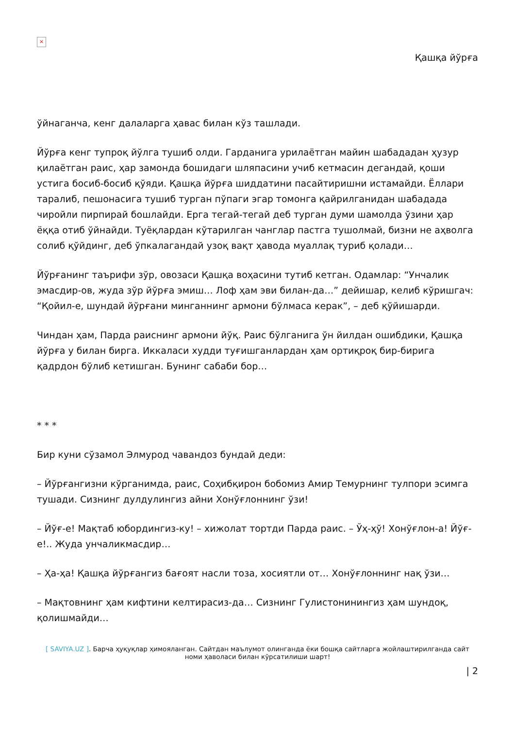×
Қашқа йўрға
ўйнаганча, кенг далаларга ҳавас билан кўз ташлади.
Йўрға кенг тупроқ йўлга тушиб олди. Гарданига урилаётган майин шабададан ҳузур қилаётган раис, ҳар замонда бошидаги шляпасини учиб кетмасин дегандай, қоши устига босиб-босиб қўяди. Қашқа йўрға шиддатини пасайтиришни истамайди. Ёллари таралиб, пешонасига тушиб турган пўпаги эгар томонга қайрилганидан шабадада чиройли пирпирай бошлайди. Ерга тегай-тегай деб турган думи шамолда ўзини ҳар ёққа отиб ўйнайди. Туёқлардан кўтарилган чанглар пастга тушолмай, бизни не аҳволга солиб қўйдинг, деб ўпкалагандай узоқ вақт ҳавода муаллақ туриб қолади…
Йўрғанинг таърифи зўр, овозаси Қашқа воҳасини тутиб кетган. Одамлар: “Унчалик эмасдир-ов, жуда зўр йўрға эмиш… Лоф ҳам эви билан-да…” дейишар, келиб кўришгач: “Қойил-е, шундай йўрғани минганнинг армони бўлмаса керак”, – деб қўйишарди.
Чиндан ҳам, Парда раиснинг армони йўқ. Раис бўлганига ўн йилдан ошибдики, Қашқа йўрға у билан бирга. Иккаласи худди туғишганлардан ҳам ортиқроқ бир-бирига қадрдон бўлиб кетишган. Бунинг сабаби бор…
* * *
Бир куни сўзамол Элмурод чавандоз бундай деди:
– Йўрғангизни кўрганимда, раис, Соҳибқирон бобомиз Амир Темурнинг тулпори эсимга тушади. Сизнинг дулдулингиз айни Хонўғлоннинг ўзи!
– Йўғ-е! Мақтаб юбордингиз-ку! – хижолат тортди Парда раис. – Ўҳ-ҳў! Хонўғлон-а! Йўғ-е!.. Жуда унчаликмасдир…
– Ҳа-ҳа! Қашқа йўрғангиз бағоят насли тоза, хосиятли от… Хонўғлоннинг нақ ўзи…
– Мақтовнинг ҳам кифтини келтирасиз-да… Сизнинг Гулистонинингиз ҳам шундоқ, қолишмайди…
[ SAVIYA.UZ ]. Барча ҳуқуқлар ҳимояланган. Сайтдан маълумот олинганда ёки бошқа сайтларга жойлаштирилганда сайт номи ҳаволаси билан кўрсатилиши шарт!
| 2